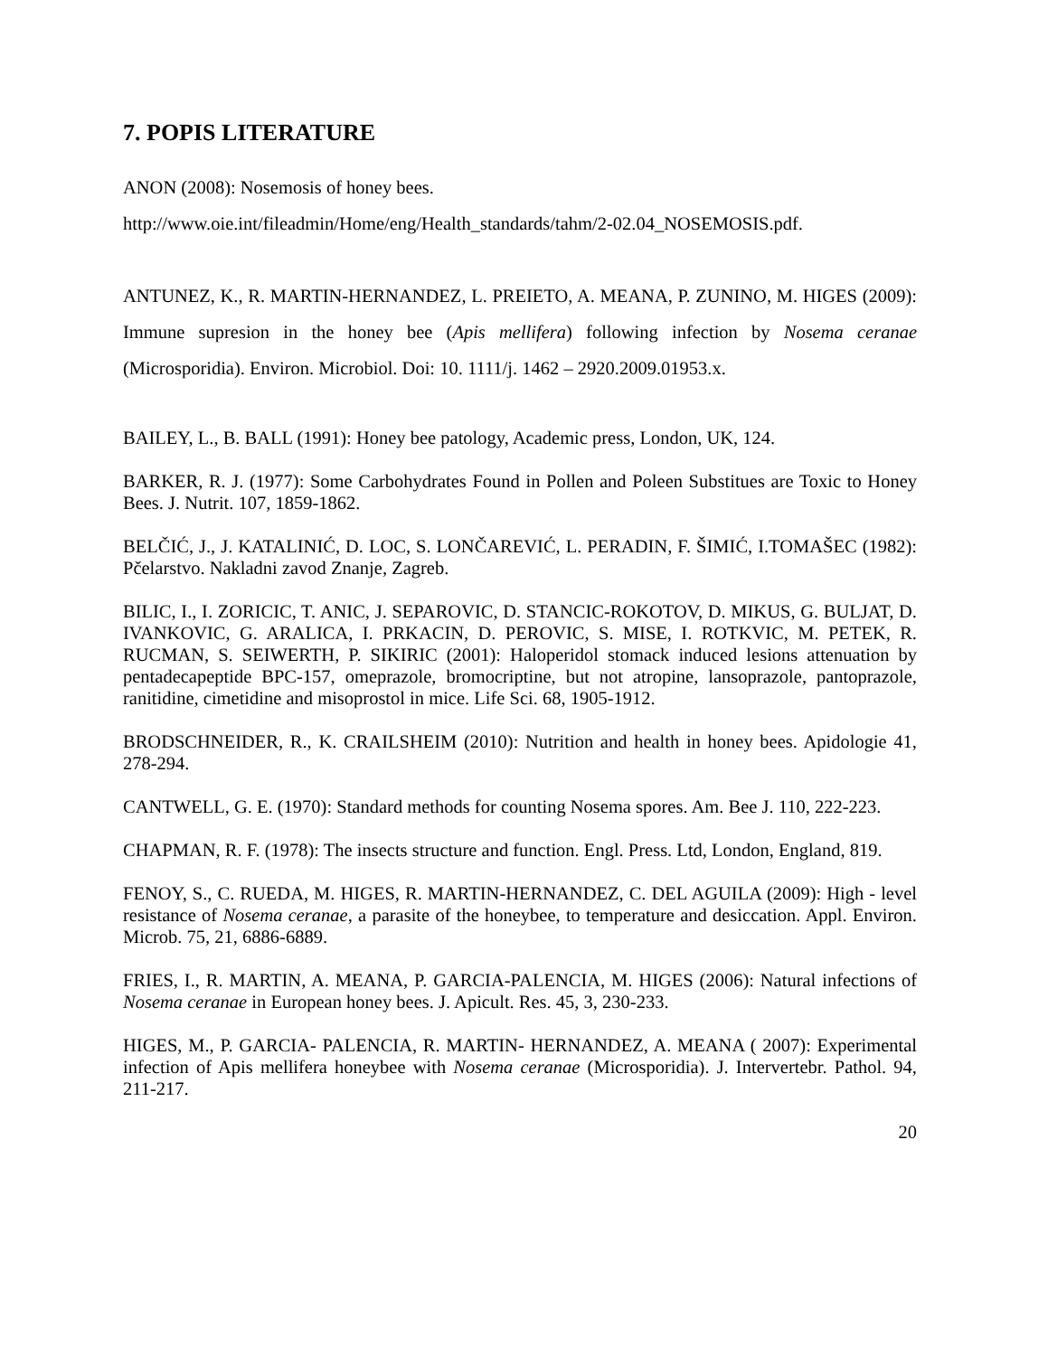7. POPIS LITERATURE
ANON (2008): Nosemosis of honey bees.
http://www.oie.int/fileadmin/Home/eng/Health_standards/tahm/2-02.04_NOSEMOSIS.pdf.
ANTUNEZ, K., R. MARTIN-HERNANDEZ, L. PREIETO, A. MEANA, P. ZUNINO, M. HIGES (2009): Immune supresion in the honey bee (Apis mellifera) following infection by Nosema ceranae (Microsporidia). Environ. Microbiol. Doi: 10. 1111/j. 1462 – 2920.2009.01953.x.
BAILEY, L., B. BALL (1991): Honey bee patology, Academic press, London, UK, 124.
BARKER, R. J. (1977): Some Carbohydrates Found in Pollen and Poleen Substitues are Toxic to Honey Bees. J. Nutrit. 107, 1859-1862.
BELČIĆ, J., J. KATALINIĆ, D. LOC, S. LONČAREVIĆ, L. PERADIN, F. ŠIMIĆ, I.TOMAŠEC (1982): Pčelarstvo. Nakladni zavod Znanje, Zagreb.
BILIC, I., I. ZORICIC, T. ANIC, J. SEPAROVIC, D. STANCIC-ROKOTOV, D. MIKUS, G. BULJAT, D. IVANKOVIC, G. ARALICA, I. PRKACIN, D. PEROVIC, S. MISE, I. ROTKVIC, M. PETEK, R. RUCMAN, S. SEIWERTH, P. SIKIRIC (2001): Haloperidol stomack induced lesions attenuation by pentadecapeptide BPC-157, omeprazole, bromocriptine, but not atropine, lansoprazole, pantoprazole, ranitidine, cimetidine and misoprostol in mice. Life Sci. 68, 1905-1912.
BRODSCHNEIDER, R., K. CRAILSHEIM (2010): Nutrition and health in honey bees. Apidologie 41, 278-294.
CANTWELL, G. E. (1970): Standard methods for counting Nosema spores. Am. Bee J. 110, 222-223.
CHAPMAN, R. F. (1978): The insects structure and function. Engl. Press. Ltd, London, England, 819.
FENOY, S., C. RUEDA, M. HIGES, R. MARTIN-HERNANDEZ, C. DEL AGUILA (2009): High - level resistance of Nosema ceranae, a parasite of the honeybee, to temperature and desiccation. Appl. Environ. Microb. 75, 21, 6886-6889.
FRIES, I., R. MARTIN, A. MEANA, P. GARCIA-PALENCIA, M. HIGES (2006): Natural infections of Nosema ceranae in European honey bees. J. Apicult. Res. 45, 3, 230-233.
HIGES, M., P. GARCIA- PALENCIA, R. MARTIN- HERNANDEZ, A. MEANA ( 2007): Experimental infection of Apis mellifera honeybee with Nosema ceranae (Microsporidia). J. Intervertebr. Pathol. 94, 211-217.
20